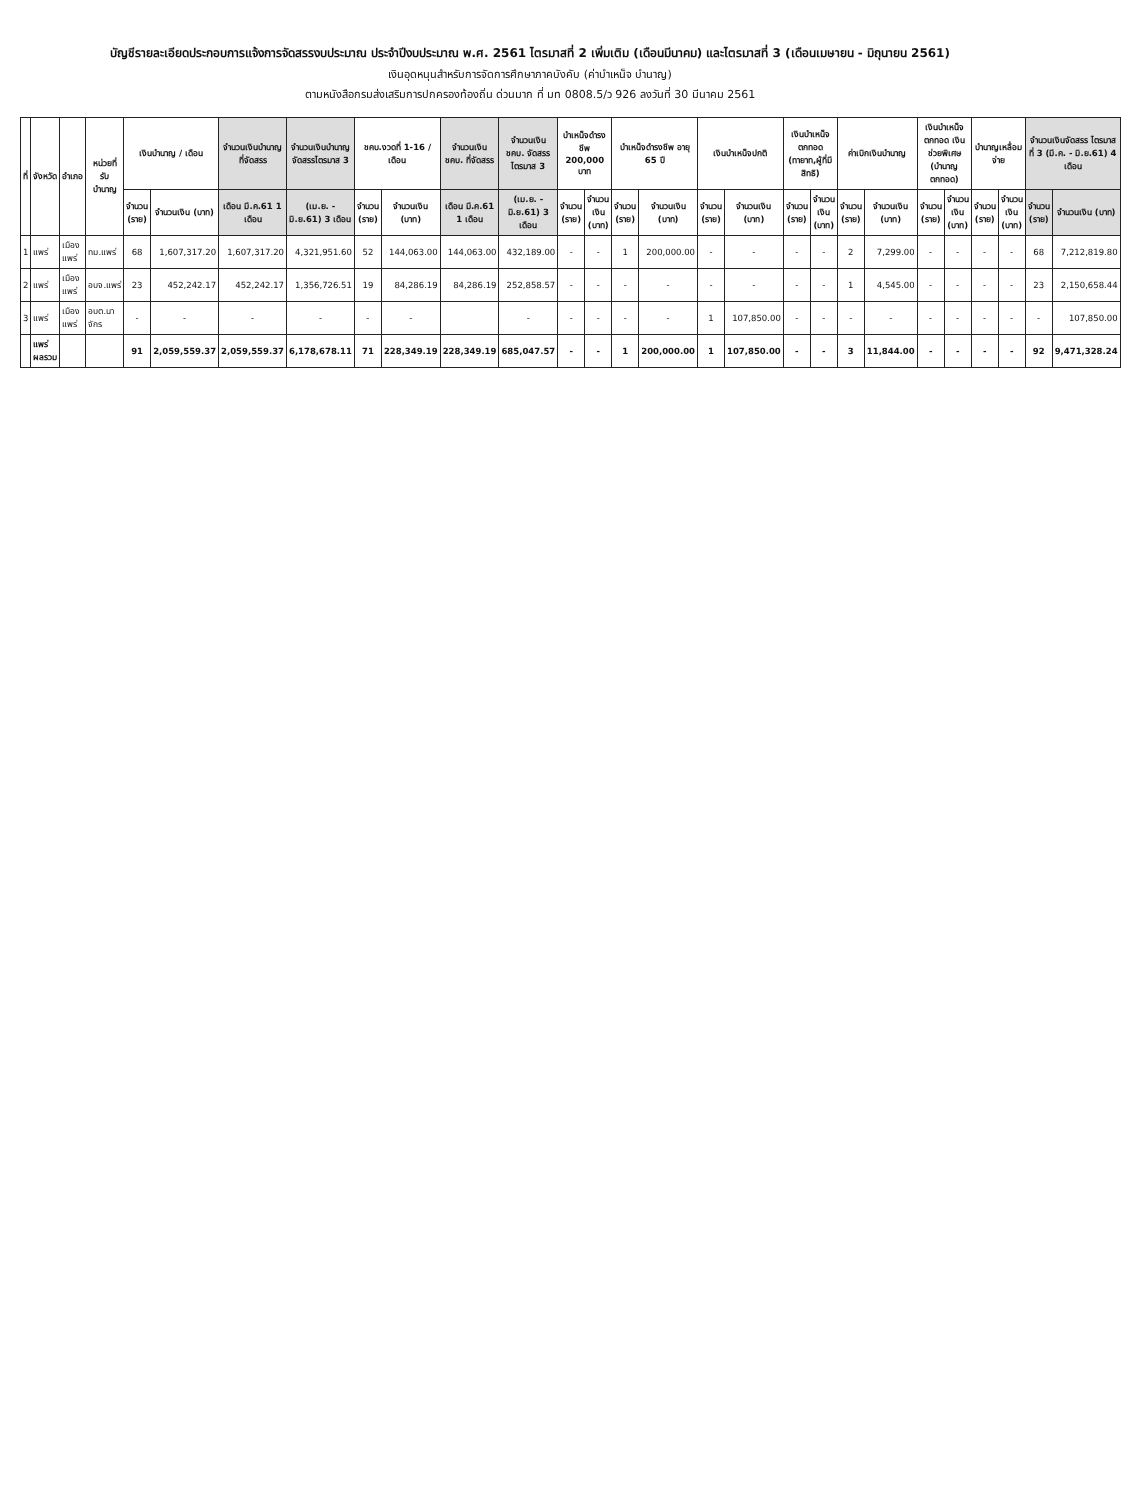บัญชีรายละเอียดประกอบการแจ้งการจัดสรรงบประมาณ ประจำปีงบประมาณ พ.ศ. 2561 ไตรมาสที่ 2 เพิ่มเติม (เดือนมีนาคม) และไตรมาสที่ 3 (เดือนเมษายน - มิถุนายน 2561)
เงินอุดหนุนสำหรับการจัดการศึกษาภาคบังคับ (ค่าบำเหน็จ บำนาญ)
ตามหนังสือกรมส่งเสริมการปกครองท้องถิ่น ด่วนมาก ที่ มท 0808.5/ว 926 ลงวันที่ 30 มีนาคม 2561
| ที่ | จังหวัด | อำเภอ | หน่วยที่รับบำนาญ | เงินบำนาญ / เดือน | | จำนวนเงินบำนาญที่จัดสรร | จำนวนเงินบำนาญจัดสรรไตรมาส 3 | ชคบ.งวดที่ 1-16 / เดือน | | จำนวนเงิน ชคบ. ที่จัดสรร | จำนวนเงิน ชคบ. จัดสรรไตรมาส 3 | บำเหน็จดำรงชีพ 200,000 บาท | | บำเหน็จดำรงชีพ อายุ 65 ปี | | เงินบำเหน็จปกติ | | เงินบำเหน็จตกทอด (ทายาท,ผู้ที่มีสิทธิ) | | ค่าเบิกเงินบำนาญ | | เงินบำเหน็จตกทอด เงินช่วยพิเศษ (บำนาญตกทอด) | | บำนาญเหลื่อมจ่าย | | จำนวนเงินจัดสรร ไตรมาสที่ 3 (มี.ค. - มิ.ย.61) 4 เดือน | |
| --- | --- | --- | --- | --- | --- | --- | --- | --- | --- | --- | --- | --- | --- | --- | --- | --- | --- | --- | --- | --- | --- | --- | --- | --- | --- | --- | --- |
| | | | | จำนวน (ราย) | จำนวนเงิน (บาท) | เดือน มี.ค.61 1 เดือน | (เม.ย. - มิ.ย.61) 3 เดือน | จำนวน (ราย) | จำนวนเงิน (บาท) | เดือน มี.ค.61 1 เดือน | (เม.ย. - มิ.ย.61) 3 เดือน | จำนวน (ราย) | จำนวนเงิน (บาท) | จำนวน (ราย) | จำนวนเงิน (บาท) | จำนวน (ราย) | จำนวนเงิน (บาท) | จำนวน (ราย) | จำนวนเงิน (บาท) | จำนวน (ราย) | จำนวนเงิน (บาท) | จำนวน (ราย) | จำนวนเงิน (บาท) | จำนวน (ราย) | จำนวนเงิน (บาท) | จำนวน (ราย) | จำนวนเงิน (บาท) |
| 1 | แพร่ | เมืองแพร่ | ทม.แพร่ | 68 | 1,607,317.20 | 1,607,317.20 | 4,321,951.60 | 52 | 144,063.00 | 144,063.00 | 432,189.00 | - | - | 1 | 200,000.00 | - | - | - | - | 2 | 7,299.00 | - | - | - | - | 68 | 7,212,819.80 |
| 2 | แพร่ | เมืองแพร่ | อบจ.แพร่ | 23 | 452,242.17 | 452,242.17 | 1,356,726.51 | 19 | 84,286.19 | 84,286.19 | 252,858.57 | - | - | - | - | - | - | - | - | 1 | 4,545.00 | - | - | - | - | 23 | 2,150,658.44 |
| 3 | แพร่ | เมืองแพร่ | อบต.นาจักร | - | - | - | - | - | - | | - | - | - | - | - | 1 | 107,850.00 | - | - | - | - | - | - | - | - | - | 107,850.00 |
| | แพร่ ผลรวม | | | 91 | 2,059,559.37 | 2,059,559.37 | 6,178,678.11 | 71 | 228,349.19 | 228,349.19 | 685,047.57 | - | - | 1 | 200,000.00 | 1 | 107,850.00 | - | - | 3 | 11,844.00 | - | - | - | - | 92 | 9,471,328.24 |